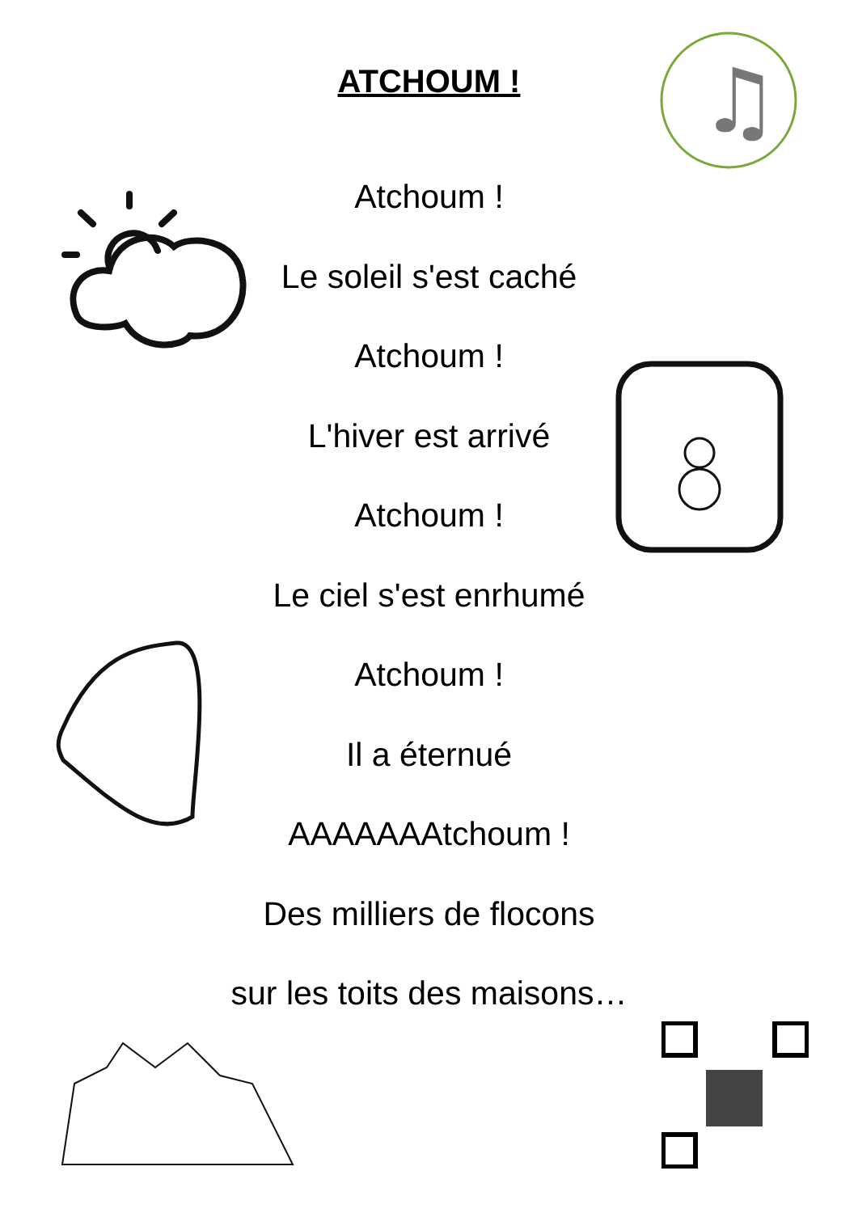ATCHOUM !
♫
Atchoum !
Le soleil s'est caché
Atchoum !
L'hiver est arrivé
Atchoum !
Le ciel s'est enrhumé
Atchoum !
Il a éternué
AAAAAAAtchoum !
Des milliers de flocons
sur les toits des maisons…